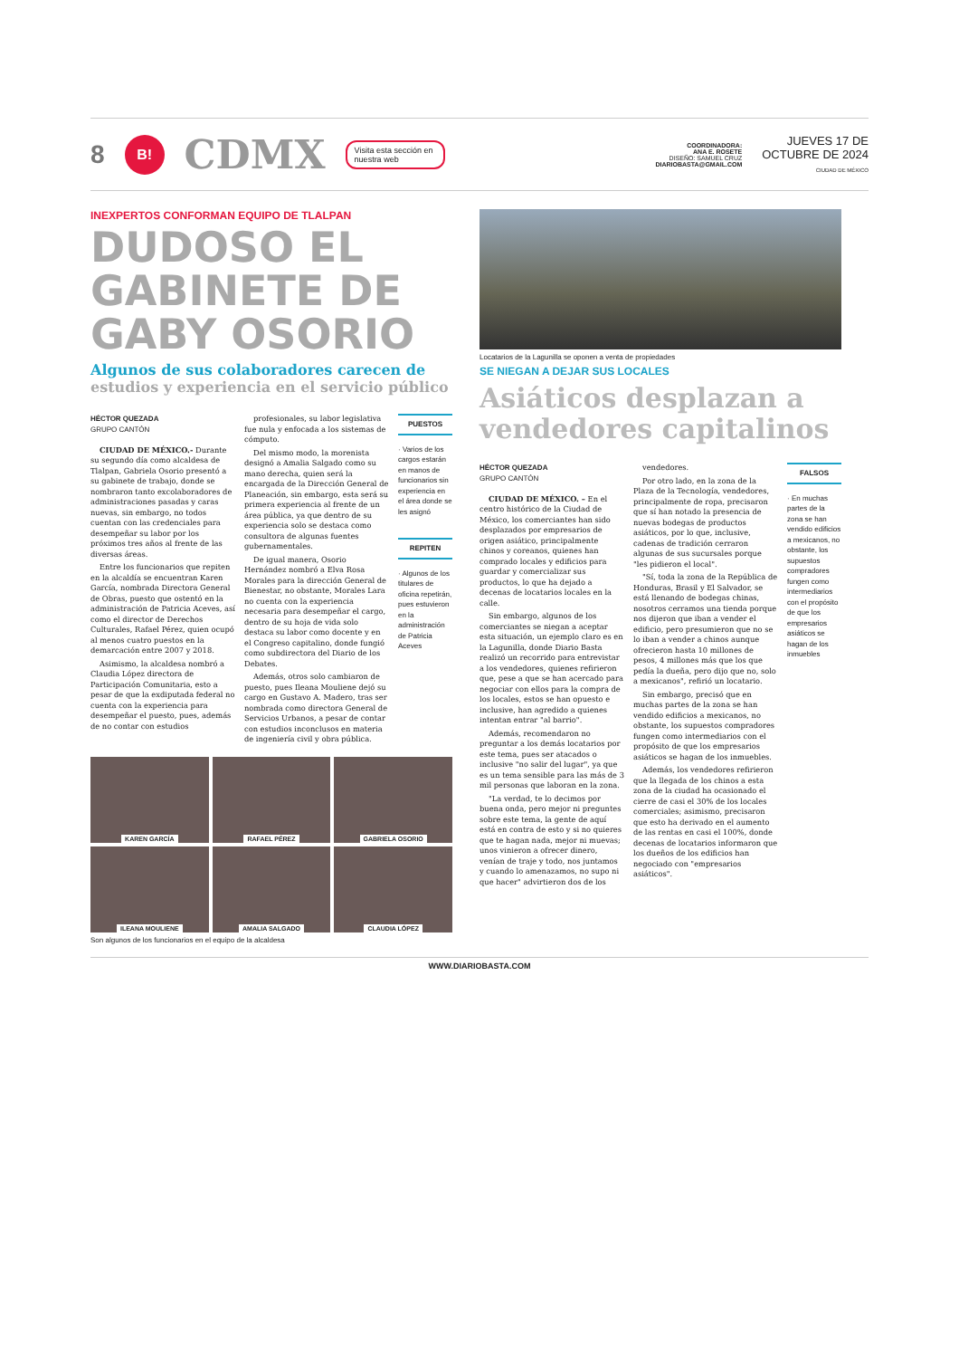8 B! CDMX Visita esta sección en nuestra web
COORDINADORA:
ANA E. ROSETE
DISEÑO: SAMUEL CRUZ
DIARIOBASTA@GMAIL.COM
JUEVES 17 DE
OCTUBRE DE 2024
CIUDAD DE MÉXICO
INEXPERTOS CONFORMAN EQUIPO DE TLALPAN
DUDOSO EL GABINETE DE GABY OSORIO
Algunos de sus colaboradores carecen de estudios y experiencia en el servicio público
HÉCTOR QUEZADA
GRUPO CANTÓN
CIUDAD DE MÉXICO.- Durante su segundo día como alcaldesa de Tlalpan, Gabriela Osorio presentó a su gabinete de trabajo, donde se nombraron tanto excolaboradores de administraciones pasadas y caras nuevas, sin embargo, no todos cuentan con las credenciales para desempeñar su labor por los próximos tres años al frente de las diversas áreas.
Entre los funcionarios que repiten en la alcaldía se encuentran Karen García, nombrada Directora General de Obras, puesto que ostentó en la administración de Patricia Aceves, así como el director de Derechos Culturales, Rafael Pérez, quien ocupó al menos cuatro puestos en la demarcación entre 2007 y 2018.
Asimismo, la alcaldesa nombró a Claudia López directora de Participación Comunitaria, esto a pesar de que la exdiputada federal no cuenta con la experiencia para desempeñar el puesto, pues, además de no contar con estudios
profesionales, su labor legislativa fue nula y enfocada a los sistemas de cómputo.
Del mismo modo, la morenista designó a Amalia Salgado como su mano derecha, quien será la encargada de la Dirección General de Planeación, sin embargo, esta será su primera experiencia al frente de un área pública, ya que dentro de su experiencia solo se destaca como consultora de algunas fuentes gubernamentales.
De igual manera, Osorio Hernández nombró a Elva Rosa Morales para la dirección General de Bienestar, no obstante, Morales Lara no cuenta con la experiencia necesaria para desempeñar el cargo, dentro de su hoja de vida solo destaca su labor como docente y en el Congreso capitalino, donde fungió como subdirectora del Diario de los Debates.
Además, otros solo cambiaron de puesto, pues Ileana Mouliene dejó su cargo en Gustavo A. Madero, tras ser nombrada como directora General de Servicios Urbanos, a pesar de contar con estudios inconclusos en materia de ingeniería civil y obra pública.
PUESTOS
· Varios de los cargos estarán en manos de funcionarios sin experiencia en el área donde se les asignó
REPITEN
· Algunos de los titulares de oficina repetirán, pues estuvieron en la administración de Patricia Aceves
KAREN GARCÍA
RAFAEL PÉREZ
GABRIELA OSORIO
ILEANA MOULIENE
AMALIA SALGADO
CLAUDIA LÓPEZ
Son algunos de los funcionarios en el equipo de la alcaldesa
Locatarios de la Lagunilla se oponen a venta de propiedades
SE NIEGAN A DEJAR SUS LOCALES
Asiáticos desplazan a vendedores capitalinos
HÉCTOR QUEZADA
GRUPO CANTÓN
CIUDAD DE MÉXICO. – En el centro histórico de la Ciudad de México, los comerciantes han sido desplazados por empresarios de origen asiático, principalmente chinos y coreanos, quienes han comprado locales y edificios para guardar y comercializar sus productos, lo que ha dejado a decenas de locatarios locales en la calle.
Sin embargo, algunos de los comerciantes se niegan a aceptar esta situación, un ejemplo claro es en la Lagunilla, donde Diario Basta realizó un recorrido para entrevistar a los vendedores, quienes refirieron que, pese a que se han acercado para negociar con ellos para la compra de los locales, estos se han opuesto e inclusive, han agredido a quienes intentan entrar "al barrio".
Además, recomendaron no preguntar a los demás locatarios por este tema, pues ser atacados o inclusive "no salir del lugar", ya que es un tema sensible para las más de 3 mil personas que laboran en la zona.
"La verdad, te lo decimos por buena onda, pero mejor ni preguntes sobre este tema, la gente de aquí está en contra de esto y si no quieres que te hagan nada, mejor ni muevas; unos vinieron a ofrecer dinero, venían de traje y todo, nos juntamos y cuando lo amenazamos, no supo ni que hacer" advirtieron dos de los
vendedores.
Por otro lado, en la zona de la Plaza de la Tecnología, vendedores, principalmente de ropa, precisaron que sí han notado la presencia de nuevas bodegas de productos asiáticos, por lo que, inclusive, cadenas de tradición cerraron algunas de sus sucursales porque "les pidieron el local".
"Sí, toda la zona de la República de Honduras, Brasil y El Salvador, se está llenando de bodegas chinas, nosotros cerramos una tienda porque nos dijeron que iban a vender el edificio, pero presumieron que no se lo iban a vender a chinos aunque ofrecieron hasta 10 millones de pesos, 4 millones más que los que pedía la dueña, pero dijo que no, solo a mexicanos", refirió un locatario.
Sin embargo, precisó que en muchas partes de la zona se han vendido edificios a mexicanos, no obstante, los supuestos compradores fungen como intermediarios con el propósito de que los empresarios asiáticos se hagan de los inmuebles.
Además, los vendedores refirieron que la llegada de los chinos a esta zona de la ciudad ha ocasionado el cierre de casi el 30% de los locales comerciales; asimismo, precisaron que esto ha derivado en el aumento de las rentas en casi el 100%, donde decenas de locatarios informaron que los dueños de los edificios han negociado con "empresarios asiáticos".
FALSOS
· En muchas partes de la zona se han vendido edificios a mexicanos, no obstante, los supuestos compradores fungen como intermediarios con el propósito de que los empresarios asiáticos se hagan de los inmuebles
WWW.DIARIOBASTA.COM